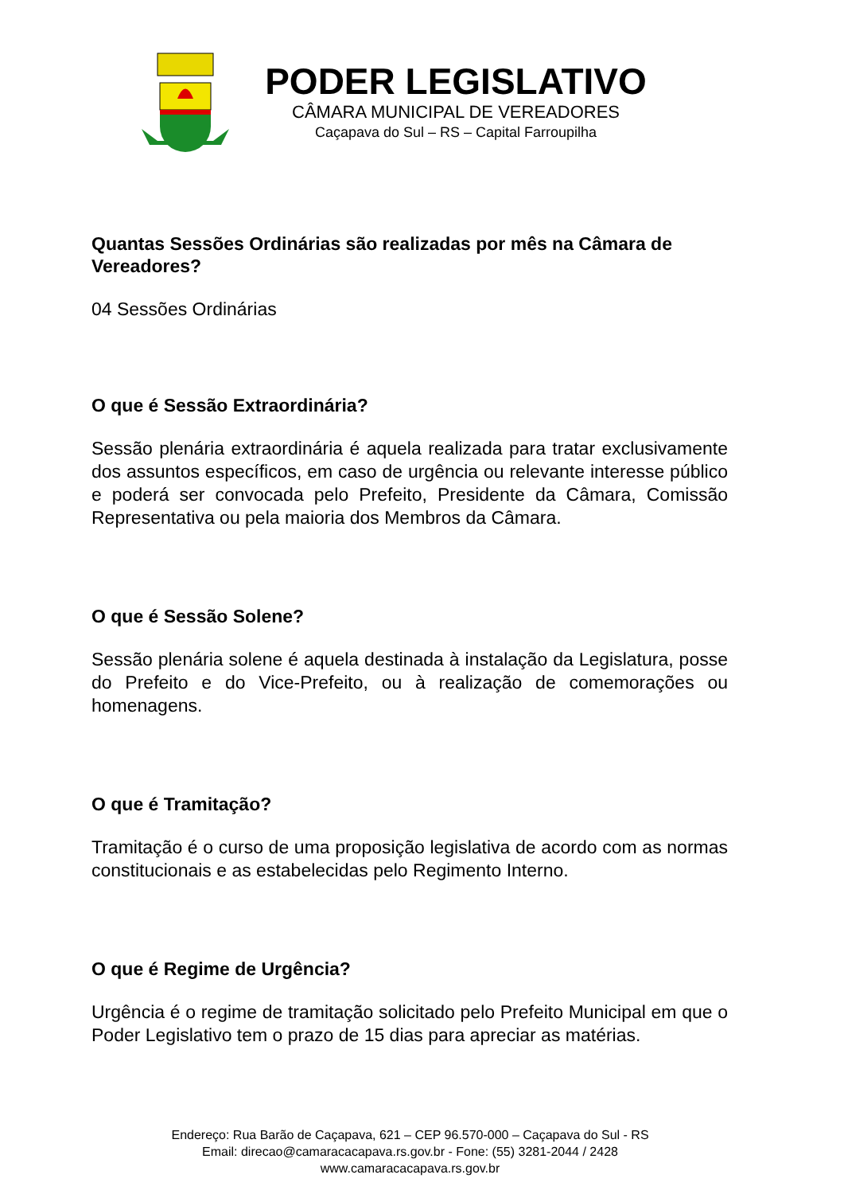PODER LEGISLATIVO
CÂMARA MUNICIPAL DE VEREADORES
Caçapava do Sul – RS – Capital Farroupilha
Quantas Sessões Ordinárias são realizadas por mês na Câmara de Vereadores?
04 Sessões Ordinárias
O que é Sessão Extraordinária?
Sessão plenária extraordinária é aquela realizada para tratar exclusivamente dos assuntos específicos, em caso de urgência ou relevante interesse público e poderá ser convocada pelo Prefeito, Presidente da Câmara, Comissão Representativa ou pela maioria dos Membros da Câmara.
O que é Sessão Solene?
Sessão plenária solene é aquela destinada à instalação da Legislatura, posse do Prefeito e do Vice-Prefeito, ou à realização de comemorações ou homenagens.
O que é Tramitação?
Tramitação é o curso de uma proposição legislativa de acordo com as normas constitucionais e as estabelecidas pelo Regimento Interno.
O que é Regime de Urgência?
Urgência é o regime de tramitação solicitado pelo Prefeito Municipal em que o Poder Legislativo tem o prazo de 15 dias para apreciar as matérias.
Endereço: Rua Barão de Caçapava, 621 – CEP 96.570-000 – Caçapava do Sul - RS
Email: direcao@camaracacapava.rs.gov.br - Fone: (55) 3281-2044 / 2428
www.camaracacapava.rs.gov.br